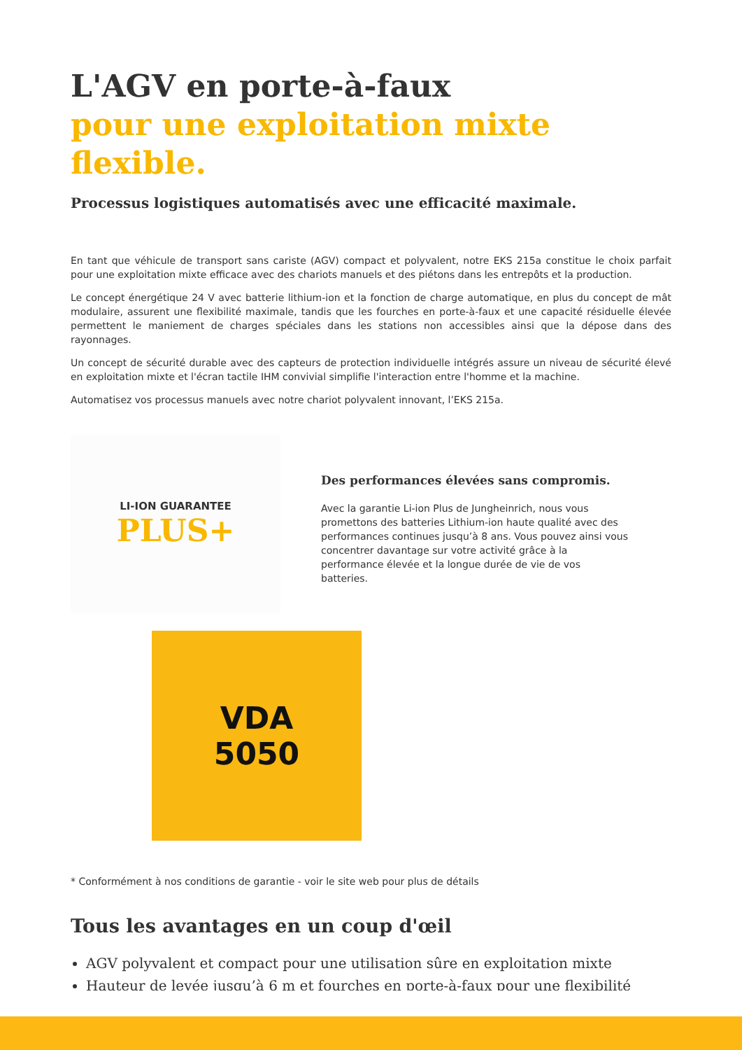L'AGV en porte-à-faux
pour une exploitation mixte flexible.
Processus logistiques automatisés avec une efficacité maximale.
En tant que véhicule de transport sans cariste (AGV) compact et polyvalent, notre EKS 215a constitue le choix parfait pour une exploitation mixte efficace avec des chariots manuels et des piétons dans les entrepôts et la production.
Le concept énergétique 24 V avec batterie lithium-ion et la fonction de charge automatique, en plus du concept de mât modulaire, assurent une flexibilité maximale, tandis que les fourches en porte-à-faux et une capacité résiduelle élevée permettent le maniement de charges spéciales dans les stations non accessibles ainsi que la dépose dans des rayonnages.
Un concept de sécurité durable avec des capteurs de protection individuelle intégrés assure un niveau de sécurité élevé en exploitation mixte et l'écran tactile IHM convivial simplifie l'interaction entre l'homme et la machine.
Automatisez vos processus manuels avec notre chariot polyvalent innovant, l’EKS 215a.
LI-ION GUARANTEE
PLUS+
Des performances élevées sans compromis.
Avec la garantie Li-ion Plus de Jungheinrich, nous vous promettons des batteries Lithium-ion haute qualité avec des performances continues jusqu’à 8 ans. Vous pouvez ainsi vous concentrer davantage sur votre activité grâce à la performance élevée et la longue durée de vie de vos batteries.
VDA
5050
* Conformément à nos conditions de garantie - voir le site web pour plus de détails
Tous les avantages en un coup d'œil
AGV polyvalent et compact pour une utilisation sûre en exploitation mixte
Hauteur de levée jusqu’à 6 m et fourches en porte-à-faux pour une flexibilité